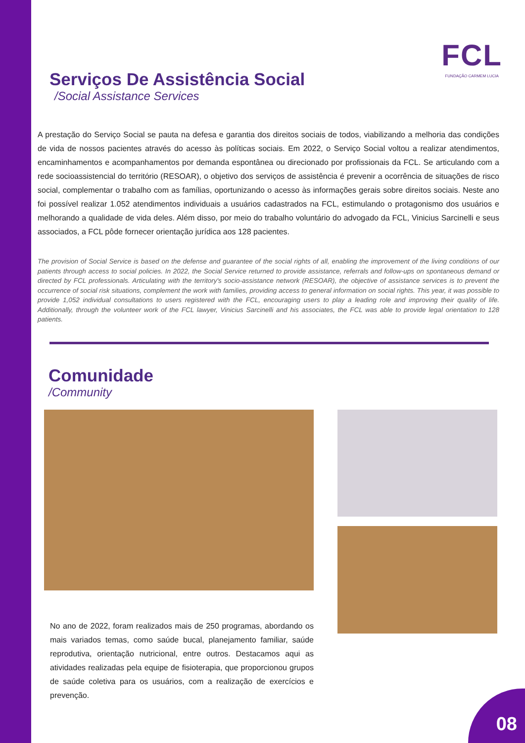FCL
FUNDAÇÃO CARMEM LUCIA
Serviços De Assistência Social
/Social Assistance Services
A prestação do Serviço Social se pauta na defesa e garantia dos direitos sociais de todos, viabilizando a melhoria das condições de vida de nossos pacientes através do acesso às políticas sociais. Em 2022, o Serviço Social voltou a realizar atendimentos, encaminhamentos e acompanhamentos por demanda espontânea ou direcionado por profissionais da FCL. Se articulando com a rede socioassistencial do território (RESOAR), o objetivo dos serviços de assistência é prevenir a ocorrência de situações de risco social, complementar o trabalho com as famílias, oportunizando o acesso às informações gerais sobre direitos sociais. Neste ano foi possível realizar 1.052 atendimentos individuais a usuários cadastrados na FCL, estimulando o protagonismo dos usuários e melhorando a qualidade de vida deles. Além disso, por meio do trabalho voluntário do advogado da FCL, Vinicius Sarcinelli e seus associados, a FCL pôde fornecer orientação jurídica aos 128 pacientes.
The provision of Social Service is based on the defense and guarantee of the social rights of all, enabling the improvement of the living conditions of our patients through access to social policies. In 2022, the Social Service returned to provide assistance, referrals and follow-ups on spontaneous demand or directed by FCL professionals. Articulating with the territory's socio-assistance network (RESOAR), the objective of assistance services is to prevent the occurrence of social risk situations, complement the work with families, providing access to general information on social rights. This year, it was possible to provide 1,052 individual consultations to users registered with the FCL, encouraging users to play a leading role and improving their quality of life. Additionally, through the volunteer work of the FCL lawyer, Vinicius Sarcinelli and his associates, the FCL was able to provide legal orientation to 128 patients.
Comunidade
/Community
No ano de 2022, foram realizados mais de 250 programas, abordando os mais variados temas, como saúde bucal, planejamento familiar, saúde reprodutiva, orientação nutricional, entre outros. Destacamos aqui as atividades realizadas pela equipe de fisioterapia, que proporcionou grupos de saúde coletiva para os usuários, com a realização de exercícios e prevenção.
08